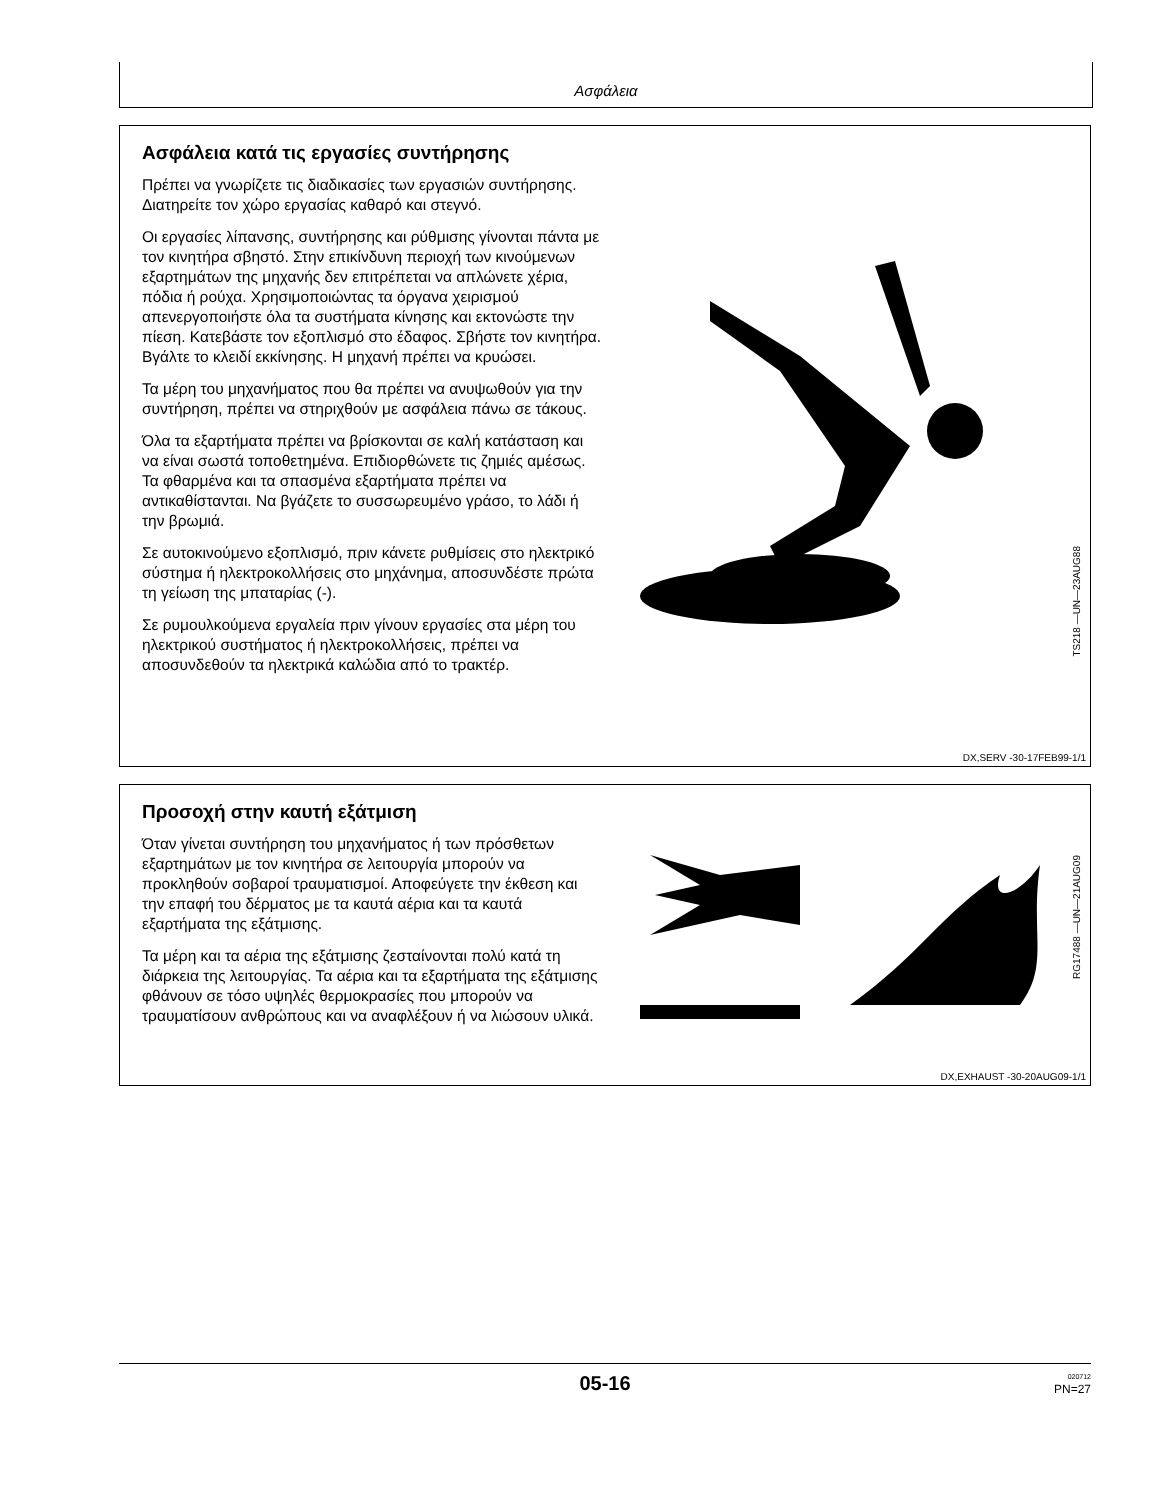Ασφάλεια
Ασφάλεια κατά τις εργασίες συντήρησης
Πρέπει να γνωρίζετε τις διαδικασίες των εργασιών συντήρησης. Διατηρείτε τον χώρο εργασίας καθαρό και στεγνό.
Οι εργασίες λίπανσης, συντήρησης και ρύθμισης γίνονται πάντα με τον κινητήρα σβηστό. Στην επικίνδυνη περιοχή των κινούμενων εξαρτημάτων της μηχανής δεν επιτρέπεται να απλώνετε χέρια, πόδια ή ρούχα. Χρησιμοποιώντας τα όργανα χειρισμού απενεργοποιήστε όλα τα συστήματα κίνησης και εκτονώστε την πίεση. Κατεβάστε τον εξοπλισμό στο έδαφος. Σβήστε τον κινητήρα. Βγάλτε το κλειδί εκκίνησης. Η μηχανή πρέπει να κρυώσει.
Τα μέρη του μηχανήματος που θα πρέπει να ανυψωθούν για την συντήρηση, πρέπει να στηριχθούν με ασφάλεια πάνω σε τάκους.
Όλα τα εξαρτήματα πρέπει να βρίσκονται σε καλή κατάσταση και να είναι σωστά τοποθετημένα. Επιδιορθώνετε τις ζημιές αμέσως. Τα φθαρμένα και τα σπασμένα εξαρτήματα πρέπει να αντικαθίστανται. Να βγάζετε το συσσωρευμένο γράσο, το λάδι ή την βρωμιά.
Σε αυτοκινούμενο εξοπλισμό, πριν κάνετε ρυθμίσεις στο ηλεκτρικό σύστημα ή ηλεκτροκολλήσεις στο μηχάνημα, αποσυνδέστε πρώτα τη γείωση της μπαταρίας (-).
Σε ρυμουλκούμενα εργαλεία πριν γίνουν εργασίες στα μέρη του ηλεκτρικού συστήματος ή ηλεκτροκολλήσεις, πρέπει να αποσυνδεθούν τα ηλεκτρικά καλώδια από το τρακτέρ.
TS218 —UN—23AUG88
DX,SERV -30-17FEB99-1/1
Προσοχή στην καυτή εξάτμιση
Όταν γίνεται συντήρηση του μηχανήματος ή των πρόσθετων εξαρτημάτων με τον κινητήρα σε λειτουργία μπορούν να προκληθούν σοβαροί τραυματισμοί. Αποφεύγετε την έκθεση και την επαφή του δέρματος με τα καυτά αέρια και τα καυτά εξαρτήματα της εξάτμισης.
Τα μέρη και τα αέρια της εξάτμισης ζεσταίνονται πολύ κατά τη διάρκεια της λειτουργίας. Τα αέρια και τα εξαρτήματα της εξάτμισης φθάνουν σε τόσο υψηλές θερμοκρασίες που μπορούν να τραυματίσουν ανθρώπους και να αναφλέξουν ή να λιώσουν υλικά.
RG17488 —UN—21AUG09
DX,EXHAUST -30-20AUG09-1/1
05-16
020712
PN=27